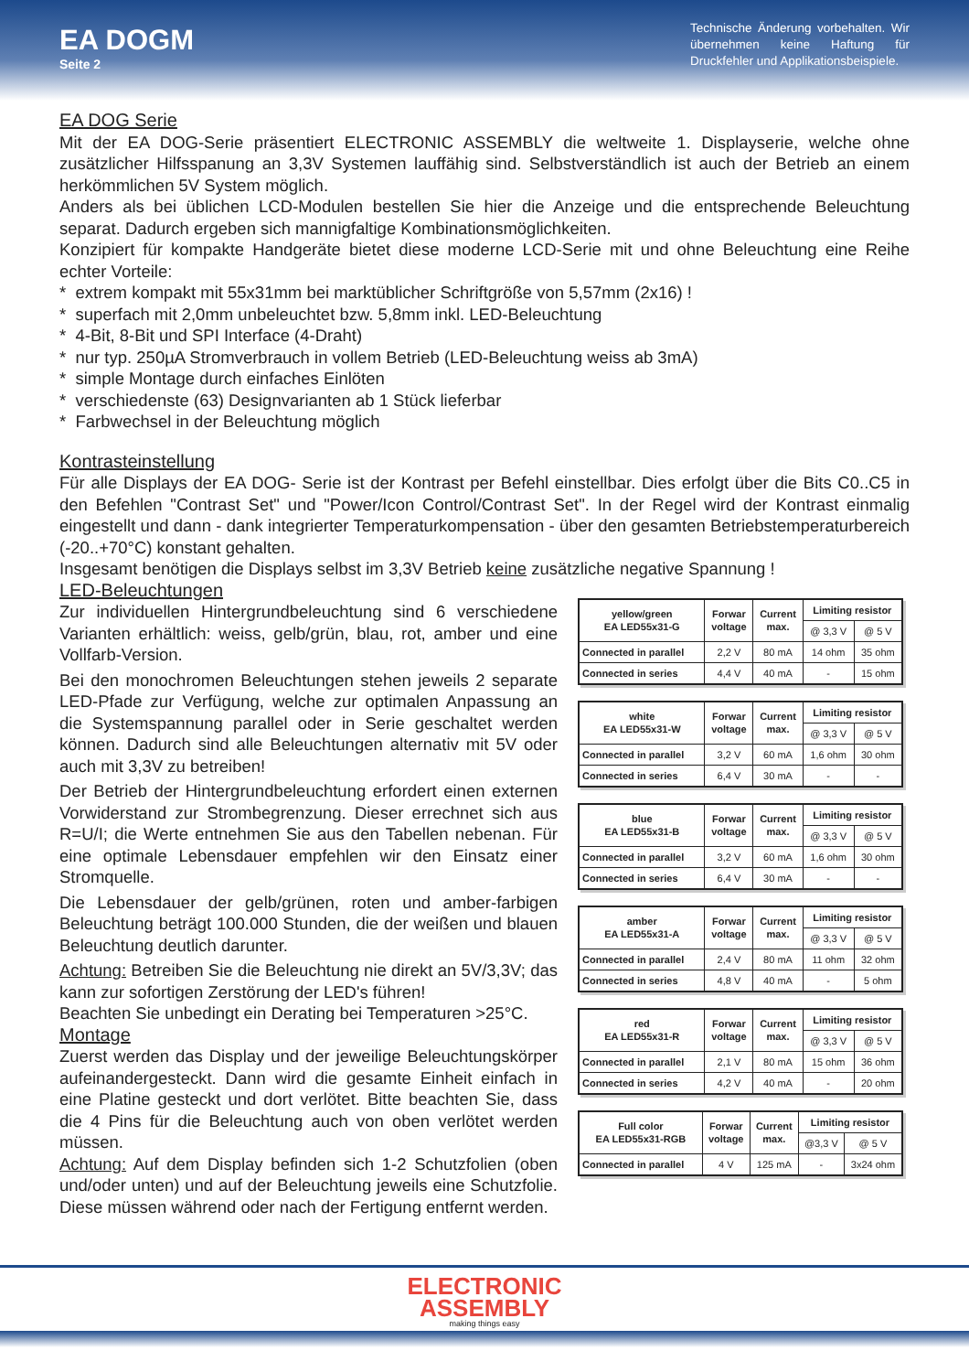EA DOGM
Seite 2
Technische Änderung vorbehalten. Wir übernehmen keine Haftung für Druckfehler und Applikationsbeispiele.
EA DOG Serie
Mit der EA DOG-Serie präsentiert ELECTRONIC ASSEMBLY die weltweite 1. Displayserie, welche ohne zusätzlicher Hilfsspanung an 3,3V Systemen lauffähig sind. Selbstverständlich ist auch der Betrieb an einem herkömmlichen 5V System möglich.
Anders als bei üblichen LCD-Modulen bestellen Sie hier die Anzeige und die entsprechende Beleuchtung separat. Dadurch ergeben sich mannigfaltige Kombinationsmöglichkeiten.
Konzipiert für kompakte Handgeräte bietet diese moderne LCD-Serie mit und ohne Beleuchtung eine Reihe echter Vorteile:
* extrem kompakt mit 55x31mm bei marktüblicher Schriftgröße von 5,57mm (2x16) !
* superfach mit 2,0mm unbeleuchtet bzw. 5,8mm inkl. LED-Beleuchtung
* 4-Bit, 8-Bit und SPI Interface (4-Draht)
* nur typ. 250µA Stromverbrauch in vollem Betrieb (LED-Beleuchtung weiss ab 3mA)
* simple Montage durch einfaches Einlöten
* verschiedenste (63) Designvarianten ab 1 Stück lieferbar
* Farbwechsel in der Beleuchtung möglich
Kontrasteinstellung
Für alle Displays der EA DOG- Serie ist der Kontrast per Befehl einstellbar. Dies erfolgt über die Bits C0..C5 in den Befehlen "Contrast Set" und "Power/Icon Control/Contrast Set". In der Regel wird der Kontrast einmalig eingestellt und dann - dank integrierter Temperaturkompensation - über den gesamten Betriebstemperatur­bereich (-20..+70°C) konstant gehalten.
Insgesamt benötigen die Displays selbst im 3,3V Betrieb keine zusätzliche negative Spannung !
LED-Beleuchtungen
Zur individuellen Hintergrundbeleuchtung sind 6 verschiedene Varianten erhältlich: weiss, gelb/grün, blau, rot, amber und eine Vollfarb-Version.
Bei den monochromen Beleuchtungen stehen jeweils 2 separate LED-Pfade zur Verfügung, welche zur optimalen Anpassung an die Systemspannung parallel oder in Serie geschaltet werden können. Dadurch sind alle Beleuchtungen alternativ mit 5V oder auch mit 3,3V zu betreiben!
Der Betrieb der Hintergrundbeleuchtung erfordert einen exter­nen Vorwiderstand zur Strombegrenzung. Dieser errechnet sich aus R=U/I; die Werte entnehmen Sie aus den Tabellen nebenan. Für eine optimale Lebensdauer empfehlen wir den Einsatz einer Stromquelle.
Die Lebensdauer der gelb/grünen, roten und amber-farbigen Beleuchtung beträgt 100.000 Stunden, die der weißen und blau­en Beleuchtung deutlich darunter.
Achtung: Betreiben Sie die Beleuchtung nie direkt an 5V/3,3V; das kann zur sofortigen Zerstörung der LED's führen!
Beachten Sie unbedingt ein Derating bei Temperaturen >25°C.
Montage
Zuerst werden das Display und der jeweilige Beleuchtungskör­per aufeinandergesteckt. Dann wird die gesamte Einheit einfach in eine Platine gesteckt und dort verlötet. Bitte beachten Sie, dass die 4 Pins für die Beleuchtung auch von oben verlötet werden müssen.
Achtung: Auf dem Display befinden sich 1-2 Schutzfolien (oben und/oder unten) und auf der Beleuchtung jeweils eine Schutz­folie. Diese müssen während oder nach der Fertigung entfernt werden.
| yellow/green EA LED55x31-G | Forwar voltage | Current max. | Limiting resistor | |
| | | | @ 3,3 V | @ 5 V |
| Connected in parallel | 2,2 V | 80 mA | 14 ohm | 35 ohm |
| Connected in series | 4,4 V | 40 mA | - | 15 ohm |
| white EA LED55x31-W | Forwar voltage | Current max. | Limiting resistor | |
| | | | @ 3,3 V | @ 5 V |
| Connected in parallel | 3,2 V | 60 mA | 1,6 ohm | 30 ohm |
| Connected in series | 6,4 V | 30 mA | - | - |
| blue EA LED55x31-B | Forwar voltage | Current max. | Limiting resistor | |
| | | | @ 3,3 V | @ 5 V |
| Connected in parallel | 3,2 V | 60 mA | 1,6 ohm | 30 ohm |
| Connected in series | 6,4 V | 30 mA | - | - |
| amber EA LED55x31-A | Forwar voltage | Current max. | Limiting resistor | |
| | | | @ 3,3 V | @ 5 V |
| Connected in parallel | 2,4 V | 80 mA | 11 ohm | 32 ohm |
| Connected in series | 4,8 V | 40 mA | - | 5 ohm |
| red EA LED55x31-R | Forwar voltage | Current max. | Limiting resistor | |
| | | | @ 3,3 V | @ 5 V |
| Connected in parallel | 2,1 V | 80 mA | 15 ohm | 36 ohm |
| Connected in series | 4,2 V | 40 mA | - | 20 ohm |
| Full color EA LED55x31-RGB | Forwar voltage | Current max. | Limiting resistor | |
| | | | @3,3 V | @ 5 V |
| Connected in parallel | 4 V | 125 mA | - | 3x24 ohm |
ELECTRONIC
ASSEMBLY
making things easy